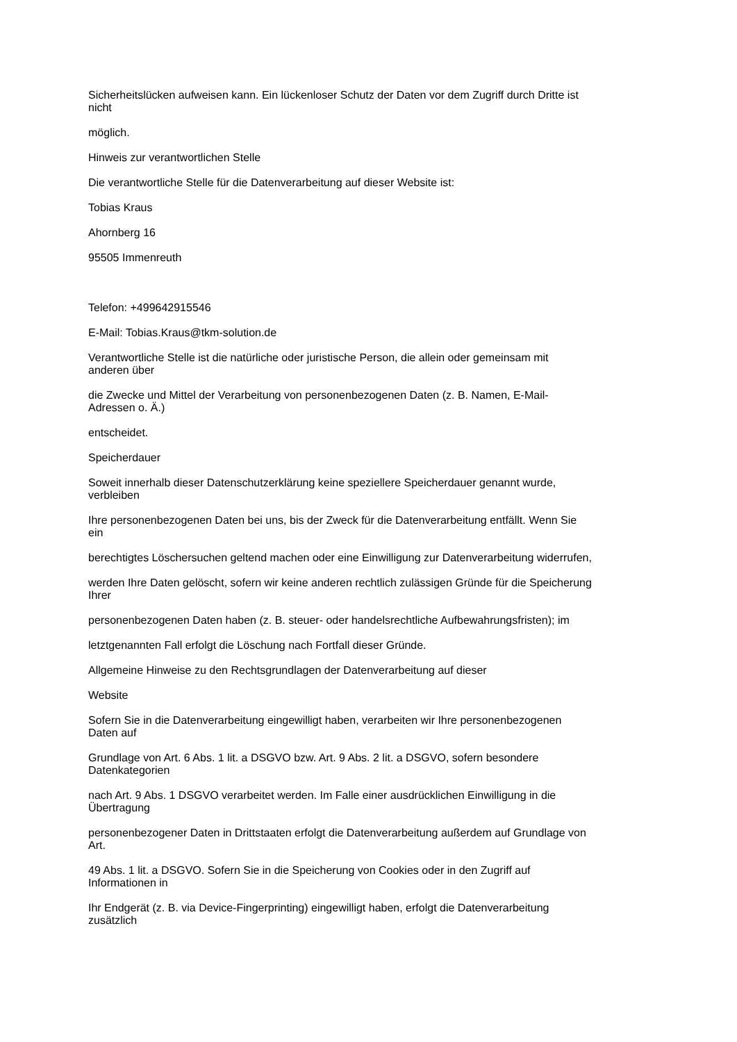Sicherheitslücken aufweisen kann. Ein lückenloser Schutz der Daten vor dem Zugriff durch Dritte ist
nicht
möglich.
Hinweis zur verantwortlichen Stelle
Die verantwortliche Stelle für die Datenverarbeitung auf dieser Website ist:
Tobias Kraus
Ahornberg 16
95505 Immenreuth
Telefon: +499642915546
E-Mail: Tobias.Kraus@tkm-solution.de
Verantwortliche Stelle ist die natürliche oder juristische Person, die allein oder gemeinsam mit
anderen über
die Zwecke und Mittel der Verarbeitung von personenbezogenen Daten (z. B. Namen, E-Mail-
Adressen o. Ä.)
entscheidet.
Speicherdauer
Soweit innerhalb dieser Datenschutzerklärung keine speziellere Speicherdauer genannt wurde,
verbleiben
Ihre personenbezogenen Daten bei uns, bis der Zweck für die Datenverarbeitung entfällt. Wenn Sie
ein
berechtigtes Löschersuchen geltend machen oder eine Einwilligung zur Datenverarbeitung widerrufen,
werden Ihre Daten gelöscht, sofern wir keine anderen rechtlich zulässigen Gründe für die Speicherung
Ihrer
personenbezogenen Daten haben (z. B. steuer- oder handelsrechtliche Aufbewahrungsfristen); im
letztgenannten Fall erfolgt die Löschung nach Fortfall dieser Gründe.
Allgemeine Hinweise zu den Rechtsgrundlagen der Datenverarbeitung auf dieser
Website
Sofern Sie in die Datenverarbeitung eingewilligt haben, verarbeiten wir Ihre personenbezogenen
Daten auf
Grundlage von Art. 6 Abs. 1 lit. a DSGVO bzw. Art. 9 Abs. 2 lit. a DSGVO, sofern besondere
Datenkategorien
nach Art. 9 Abs. 1 DSGVO verarbeitet werden. Im Falle einer ausdrücklichen Einwilligung in die
Übertragung
personenbezogener Daten in Drittstaaten erfolgt die Datenverarbeitung außerdem auf Grundlage von
Art.
49 Abs. 1 lit. a DSGVO. Sofern Sie in die Speicherung von Cookies oder in den Zugriff auf
Informationen in
Ihr Endgerät (z. B. via Device-Fingerprinting) eingewilligt haben, erfolgt die Datenverarbeitung
zusätzlich